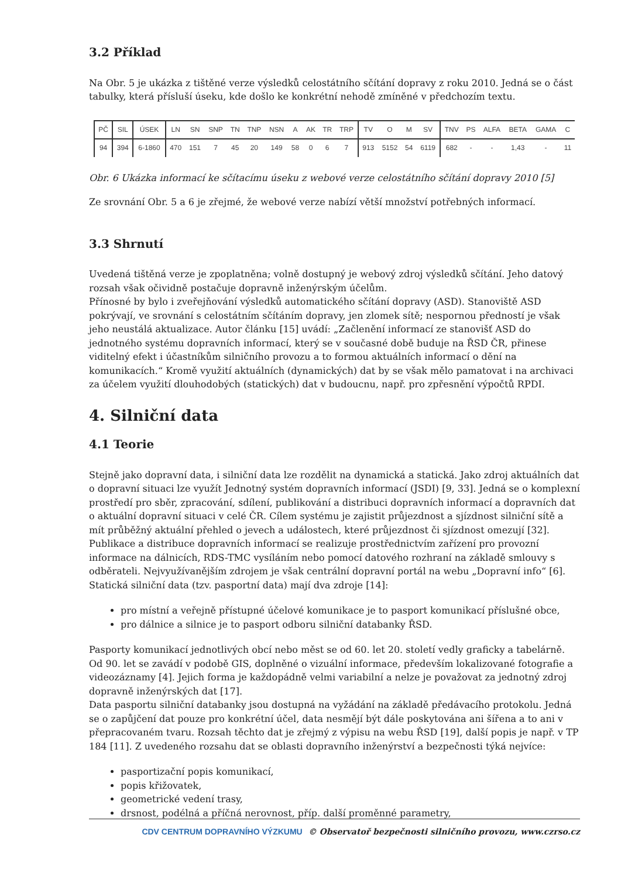3.2 Příklad
Na Obr. 5 je ukázka z tištěné verze výsledků celostátního sčítání dopravy z roku 2010. Jedná se o část tabulky, která přísluší úseku, kde došlo ke konkrétní nehodě zmíněné v předchozím textu.
| PČ | SIL | ÚSEK | LN | SN | SNP | TN | TNP | NSN | A | AK | TR | TRP | TV | O | M | SV | TNV | PS | ALFA | BETA | GAMA | C |
| --- | --- | --- | --- | --- | --- | --- | --- | --- | --- | --- | --- | --- | --- | --- | --- | --- | --- | --- | --- | --- | --- | --- |
| 94 | 394 | 6-1860 | 470 | 151 | 7 | 45 | 20 | 149 | 58 | 0 | 6 | 7 | 913 | 5152 | 54 | 6119 | 682 | - | - | 1,43 | - | 11 |
Obr. 6 Ukázka informací ke sčítacímu úseku z webové verze celostátního sčítání dopravy 2010 [5]
Ze srovnání Obr. 5 a 6 je zřejmé, že webové verze nabízí větší množství potřebných informací.
3.3 Shrnutí
Uvedená tištěná verze je zpoplatněna; volně dostupný je webový zdroj výsledků sčítání. Jeho datový rozsah však očividně postačuje dopravně inženýrským účelům.
Přínosné by bylo i zveřejňování výsledků automatického sčítání dopravy (ASD). Stanoviště ASD pokrývají, ve srovnání s celostátním sčítáním dopravy, jen zlomek sítě; nespornou předností je však jeho neustálá aktualizace. Autor článku [15] uvádí: „Začlenění informací ze stanovišť ASD do jednotného systému dopravních informací, který se v současné době buduje na ŘSD ČR, přinese viditelný efekt i účastníkům silničního provozu a to formou aktuálních informací o dění na komunikacích.“ Kromě využití aktuálních (dynamických) dat by se však mělo pamatovat i na archivaci za účelem využití dlouhodobých (statických) dat v budoucnu, např. pro zpřesnění výpočtů RPDI.
4. Silniční data
4.1 Teorie
Stejně jako dopravní data, i silniční data lze rozdělit na dynamická a statická. Jako zdroj aktuálních dat o dopravní situaci lze využít Jednotný systém dopravních informací (JSDI) [9, 33]. Jedná se o komplexní prostředí pro sběr, zpracování, sdílení, publikování a distribuci dopravních informací a dopravních dat o aktuální dopravní situaci v celé ČR. Cílem systému je zajistit průjezdnost a sjízdnost silniční sítě a mít průběžný aktuální přehled o jevech a událostech, které průjezdnost či sjízdnost omezují [32]. Publikace a distribuce dopravních informací se realizuje prostřednictvím zařízení pro provozní informace na dálnicích, RDS-TMC vysíláním nebo pomocí datového rozhraní na základě smlouvy s odběrateli. Nejvyužívanějším zdrojem je však centrální dopravní portál na webu „Dopravní info“ [6].
Statická silniční data (tzv. pasportní data) mají dva zdroje [14]:
pro místní a veřejně přístupné účelové komunikace je to pasport komunikací příslušné obce,
pro dálnice a silnice je to pasport odboru silniční databanky ŘSD.
Pasporty komunikací jednotlivých obcí nebo měst se od 60. let 20. století vedly graficky a tabelárně. Od 90. let se zavádí v podobě GIS, doplněné o vizuální informace, především lokalizované fotografie a videozáznamy [4]. Jejich forma je každopádně velmi variabilní a nelze je považovat za jednotný zdroj dopravně inženýrských dat [17].
Data pasportu silniční databanky jsou dostupná na vyžádání na základě předávacího protokolu. Jedná se o zapůjčení dat pouze pro konkrétní účel, data nesmějí být dále poskytována ani šířena a to ani v přepracovaném tvaru. Rozsah těchto dat je zřejmý z výpisu na webu ŘSD [19], další popis je např. v TP 184 [11]. Z uvedeného rozsahu dat se oblasti dopravního inženýrství a bezpečnosti týká nejvíce:
pasportizační popis komunikací,
popis křižovatek,
geometrické vedení trasy,
drsnost, podélná a příčná nerovnost, příp. další proměnné parametry,
CDV CENTRUM DOPRAVNÍHO VÝZKUMU © Observatoř bezpečnosti silničního provozu, www.czrso.cz